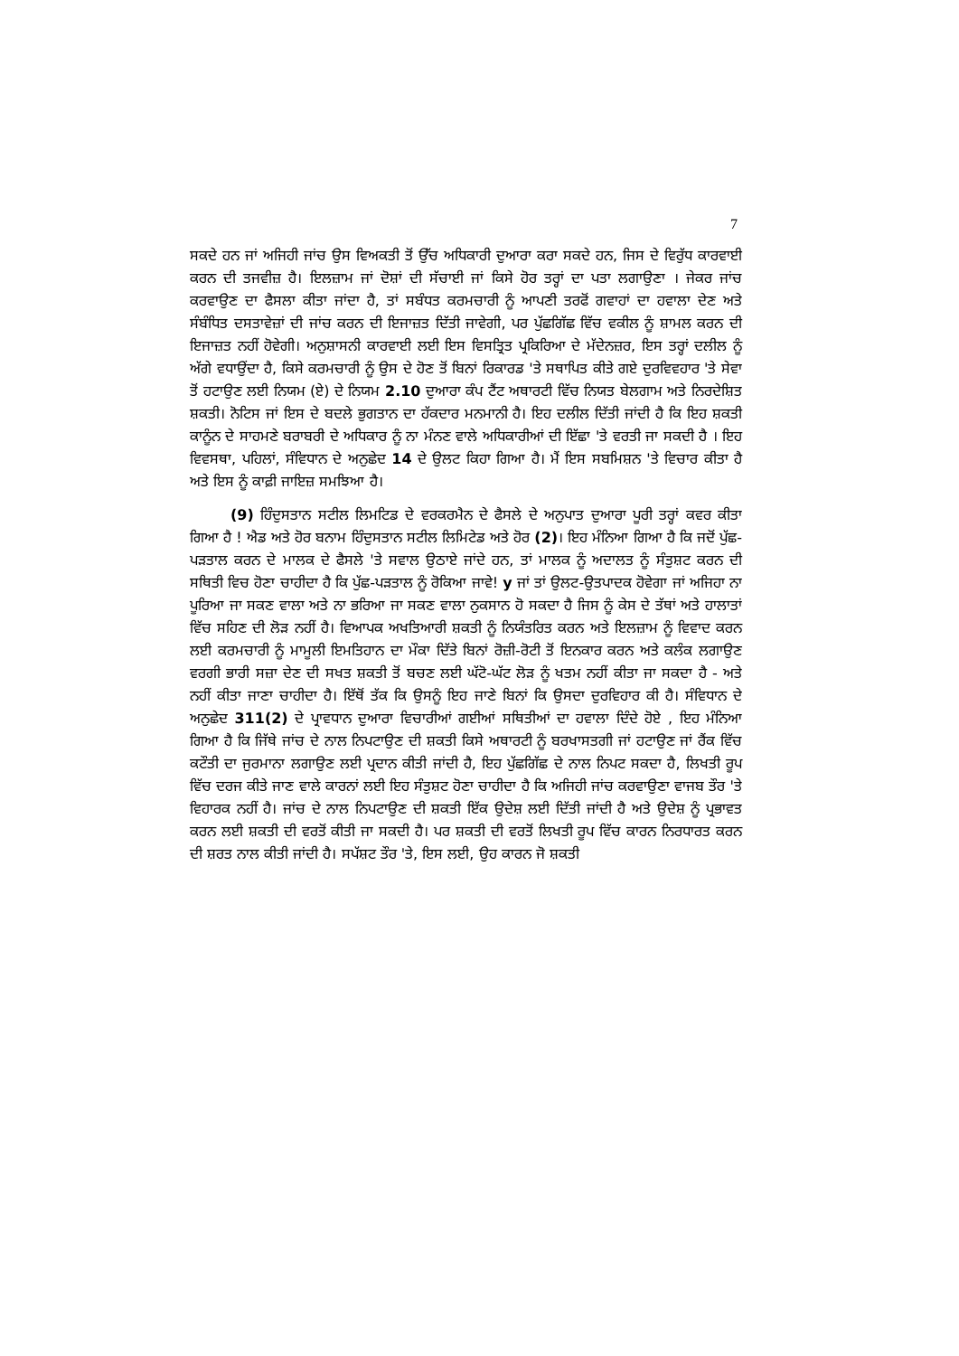7
ਸਕਦੇ ਹਨ ਜਾਂ ਅਜਿਹੀ ਜਾਂਚ ਉਸ ਵਿਅਕਤੀ ਤੋਂ ਉੱਚ ਅਧਿਕਾਰੀ ਦੁਆਰਾ ਕਰਾ ਸਕਦੇ ਹਨ, ਜਿਸ ਦੇ ਵਿਰੁੱਧ ਕਾਰਵਾਈ ਕਰਨ ਦੀ ਤਜਵੀਜ਼ ਹੈ। ਇਲਜ਼ਾਮ ਜਾਂ ਦੋਸ਼ਾਂ ਦੀ ਸੱਚਾਈ ਜਾਂ ਕਿਸੇ ਹੋਰ ਤਰ੍ਹਾਂ ਦਾ ਪਤਾ ਲਗਾਉਣਾ । ਜੇਕਰ ਜਾਂਚ ਕਰਵਾਉਣ ਦਾ ਫੈਸਲਾ ਕੀਤਾ ਜਾਂਦਾ ਹੈ, ਤਾਂ ਸਬੰਧਤ ਕਰਮਚਾਰੀ ਨੂੰ ਆਪਣੀ ਤਰਫੋਂ ਗਵਾਹਾਂ ਦਾ ਹਵਾਲਾ ਦੇਣ ਅਤੇ ਸੰਬੰਧਿਤ ਦਸਤਾਵੇਜ਼ਾਂ ਦੀ ਜਾਂਚ ਕਰਨ ਦੀ ਇਜਾਜ਼ਤ ਦਿੱਤੀ ਜਾਵੇਗੀ, ਪਰ ਪੁੱਛਗਿੱਛ ਵਿੱਚ ਵਕੀਲ ਨੂੰ ਸ਼ਾਮਲ ਕਰਨ ਦੀ ਇਜਾਜ਼ਤ ਨਹੀਂ ਹੋਵੇਗੀ। ਅਨੁਸ਼ਾਸਨੀ ਕਾਰਵਾਈ ਲਈ ਇਸ ਵਿਸਤ੍ਰਿਤ ਪ੍ਰਕਿਰਿਆ ਦੇ ਮੱਦੇਨਜ਼ਰ, ਇਸ ਤਰ੍ਹਾਂ ਦਲੀਲ ਨੂੰ ਅੱਗੇ ਵਧਾਉਂਦਾ ਹੈ, ਕਿਸੇ ਕਰਮਚਾਰੀ ਨੂੰ ਉਸ ਦੇ ਹੋਣ ਤੋਂ ਬਿਨਾਂ ਰਿਕਾਰਡ 'ਤੇ ਸਥਾਪਿਤ ਕੀਤੇ ਗਏ ਦੁਰਵਿਵਹਾਰ 'ਤੇ ਸੇਵਾ ਤੋਂ ਹਟਾਉਣ ਲਈ ਨਿਯਮ (ਏ) ਦੇ ਨਿਯਮ 2.10 ਦੁਆਰਾ ਕੰਪ ਟੈਂਟ ਅਥਾਰਟੀ ਵਿੱਚ ਨਿਯਤ ਬੇਲਗਾਮ ਅਤੇ ਨਿਰਦੇਸ਼ਿਤ ਸ਼ਕਤੀ। ਨੋਟਿਸ ਜਾਂ ਇਸ ਦੇ ਬਦਲੇ ਭੁਗਤਾਨ ਦਾ ਹੱਕਦਾਰ ਮਨਮਾਨੀ ਹੈ। ਇਹ ਦਲੀਲ ਦਿੱਤੀ ਜਾਂਦੀ ਹੈ ਕਿ ਇਹ ਸ਼ਕਤੀ ਕਾਨੂੰਨ ਦੇ ਸਾਹਮਣੇ ਬਰਾਬਰੀ ਦੇ ਅਧਿਕਾਰ ਨੂੰ ਨਾ ਮੰਨਣ ਵਾਲੇ ਅਧਿਕਾਰੀਆਂ ਦੀ ਇੱਛਾ 'ਤੇ ਵਰਤੀ ਜਾ ਸਕਦੀ ਹੈ । ਇਹ ਵਿਵਸਥਾ, ਪਹਿਲਾਂ, ਸੰਵਿਧਾਨ ਦੇ ਅਨੁਛੇਦ 14 ਦੇ ਉਲਟ ਕਿਹਾ ਗਿਆ ਹੈ। ਮੈਂ ਇਸ ਸਬਮਿਸ਼ਨ 'ਤੇ ਵਿਚਾਰ ਕੀਤਾ ਹੈ ਅਤੇ ਇਸ ਨੂੰ ਕਾਫ਼ੀ ਜਾਇਜ਼ ਸਮਝਿਆ ਹੈ।
(9) ਹਿੰਦੁਸਤਾਨ ਸਟੀਲ ਲਿਮਟਿਡ ਦੇ ਵਰਕਰਮੈਨ ਦੇ ਫੈਸਲੇ ਦੇ ਅਨੁਪਾਤ ਦੁਆਰਾ ਪੂਰੀ ਤਰ੍ਹਾਂ ਕਵਰ ਕੀਤਾ ਗਿਆ ਹੈ ! ਐਡ ਅਤੇ ਹੋਰ ਬਨਾਮ ਹਿੰਦੁਸਤਾਨ ਸਟੀਲ ਲਿਮਿਟੇਡ ਅਤੇ ਹੋਰ (2)। ਇਹ ਮੰਨਿਆ ਗਿਆ ਹੈ ਕਿ ਜਦੋਂ ਪੁੱਛ-ਪੜਤਾਲ ਕਰਨ ਦੇ ਮਾਲਕ ਦੇ ਫੈਸਲੇ 'ਤੇ ਸਵਾਲ ਉਠਾਏ ਜਾਂਦੇ ਹਨ, ਤਾਂ ਮਾਲਕ ਨੂੰ ਅਦਾਲਤ ਨੂੰ ਸੰਤੁਸ਼ਟ ਕਰਨ ਦੀ ਸਥਿਤੀ ਵਿਚ ਹੋਣਾ ਚਾਹੀਦਾ ਹੈ ਕਿ ਪੁੱਛ-ਪੜਤਾਲ ਨੂੰ ਰੋਕਿਆ ਜਾਵੇ! y ਜਾਂ ਤਾਂ ਉਲਟ-ਉਤਪਾਦਕ ਹੋਵੇਗਾ ਜਾਂ ਅਜਿਹਾ ਨਾ ਪੂਰਿਆ ਜਾ ਸਕਣ ਵਾਲਾ ਅਤੇ ਨਾ ਭਰਿਆ ਜਾ ਸਕਣ ਵਾਲਾ ਨੁਕਸਾਨ ਹੋ ਸਕਦਾ ਹੈ ਜਿਸ ਨੂੰ ਕੇਸ ਦੇ ਤੱਥਾਂ ਅਤੇ ਹਾਲਾਤਾਂ ਵਿੱਚ ਸਹਿਣ ਦੀ ਲੋੜ ਨਹੀਂ ਹੈ। ਵਿਆਪਕ ਅਖਤਿਆਰੀ ਸ਼ਕਤੀ ਨੂੰ ਨਿਯੰਤਰਿਤ ਕਰਨ ਅਤੇ ਇਲਜ਼ਾਮ ਨੂੰ ਵਿਵਾਦ ਕਰਨ ਲਈ ਕਰਮਚਾਰੀ ਨੂੰ ਮਾਮੂਲੀ ਇਮਤਿਹਾਨ ਦਾ ਮੌਕਾ ਦਿੱਤੇ ਬਿਨਾਂ ਰੋਜ਼ੀ-ਰੋਟੀ ਤੋਂ ਇਨਕਾਰ ਕਰਨ ਅਤੇ ਕਲੰਕ ਲਗਾਉਣ ਵਰਗੀ ਭਾਰੀ ਸਜ਼ਾ ਦੇਣ ਦੀ ਸਖਤ ਸ਼ਕਤੀ ਤੋਂ ਬਚਣ ਲਈ ਘੱਟੋ-ਘੱਟ ਲੋੜ ਨੂੰ ਖਤਮ ਨਹੀਂ ਕੀਤਾ ਜਾ ਸਕਦਾ ਹੈ - ਅਤੇ ਨਹੀਂ ਕੀਤਾ ਜਾਣਾ ਚਾਹੀਦਾ ਹੈ। ਇੱਥੋਂ ਤੱਕ ਕਿ ਉਸਨੂੰ ਇਹ ਜਾਣੇ ਬਿਨਾਂ ਕਿ ਉਸਦਾ ਦੁਰਵਿਹਾਰ ਕੀ ਹੈ। ਸੰਵਿਧਾਨ ਦੇ ਅਨੁਛੇਦ 311(2) ਦੇ ਪ੍ਰਾਵਧਾਨ ਦੁਆਰਾ ਵਿਚਾਰੀਆਂ ਗਈਆਂ ਸਥਿਤੀਆਂ ਦਾ ਹਵਾਲਾ ਦਿੰਦੇ ਹੋਏ , ਇਹ ਮੰਨਿਆ ਗਿਆ ਹੈ ਕਿ ਜਿੱਥੇ ਜਾਂਚ ਦੇ ਨਾਲ ਨਿਪਟਾਉਣ ਦੀ ਸ਼ਕਤੀ ਕਿਸੇ ਅਥਾਰਟੀ ਨੂੰ ਬਰਖਾਸਤਗੀ ਜਾਂ ਹਟਾਉਣ ਜਾਂ ਰੈਂਕ ਵਿੱਚ ਕਟੌਤੀ ਦਾ ਜੁਰਮਾਨਾ ਲਗਾਉਣ ਲਈ ਪ੍ਰਦਾਨ ਕੀਤੀ ਜਾਂਦੀ ਹੈ, ਇਹ ਪੁੱਛਗਿੱਛ ਦੇ ਨਾਲ ਨਿਪਟ ਸਕਦਾ ਹੈ, ਲਿਖਤੀ ਰੂਪ ਵਿੱਚ ਦਰਜ ਕੀਤੇ ਜਾਣ ਵਾਲੇ ਕਾਰਨਾਂ ਲਈ ਇਹ ਸੰਤੁਸ਼ਟ ਹੋਣਾ ਚਾਹੀਦਾ ਹੈ ਕਿ ਅਜਿਹੀ ਜਾਂਚ ਕਰਵਾਉਣਾ ਵਾਜਬ ਤੌਰ 'ਤੇ ਵਿਹਾਰਕ ਨਹੀਂ ਹੈ। ਜਾਂਚ ਦੇ ਨਾਲ ਨਿਪਟਾਉਣ ਦੀ ਸ਼ਕਤੀ ਇੱਕ ਉਦੇਸ਼ ਲਈ ਦਿੱਤੀ ਜਾਂਦੀ ਹੈ ਅਤੇ ਉਦੇਸ਼ ਨੂੰ ਪ੍ਰਭਾਵਤ ਕਰਨ ਲਈ ਸ਼ਕਤੀ ਦੀ ਵਰਤੋਂ ਕੀਤੀ ਜਾ ਸਕਦੀ ਹੈ। ਪਰ ਸ਼ਕਤੀ ਦੀ ਵਰਤੋਂ ਲਿਖਤੀ ਰੂਪ ਵਿੱਚ ਕਾਰਨ ਨਿਰਧਾਰਤ ਕਰਨ ਦੀ ਸ਼ਰਤ ਨਾਲ ਕੀਤੀ ਜਾਂਦੀ ਹੈ। ਸਪੱਸ਼ਟ ਤੌਰ 'ਤੇ, ਇਸ ਲਈ, ਉਹ ਕਾਰਨ ਜੋ ਸ਼ਕਤੀ